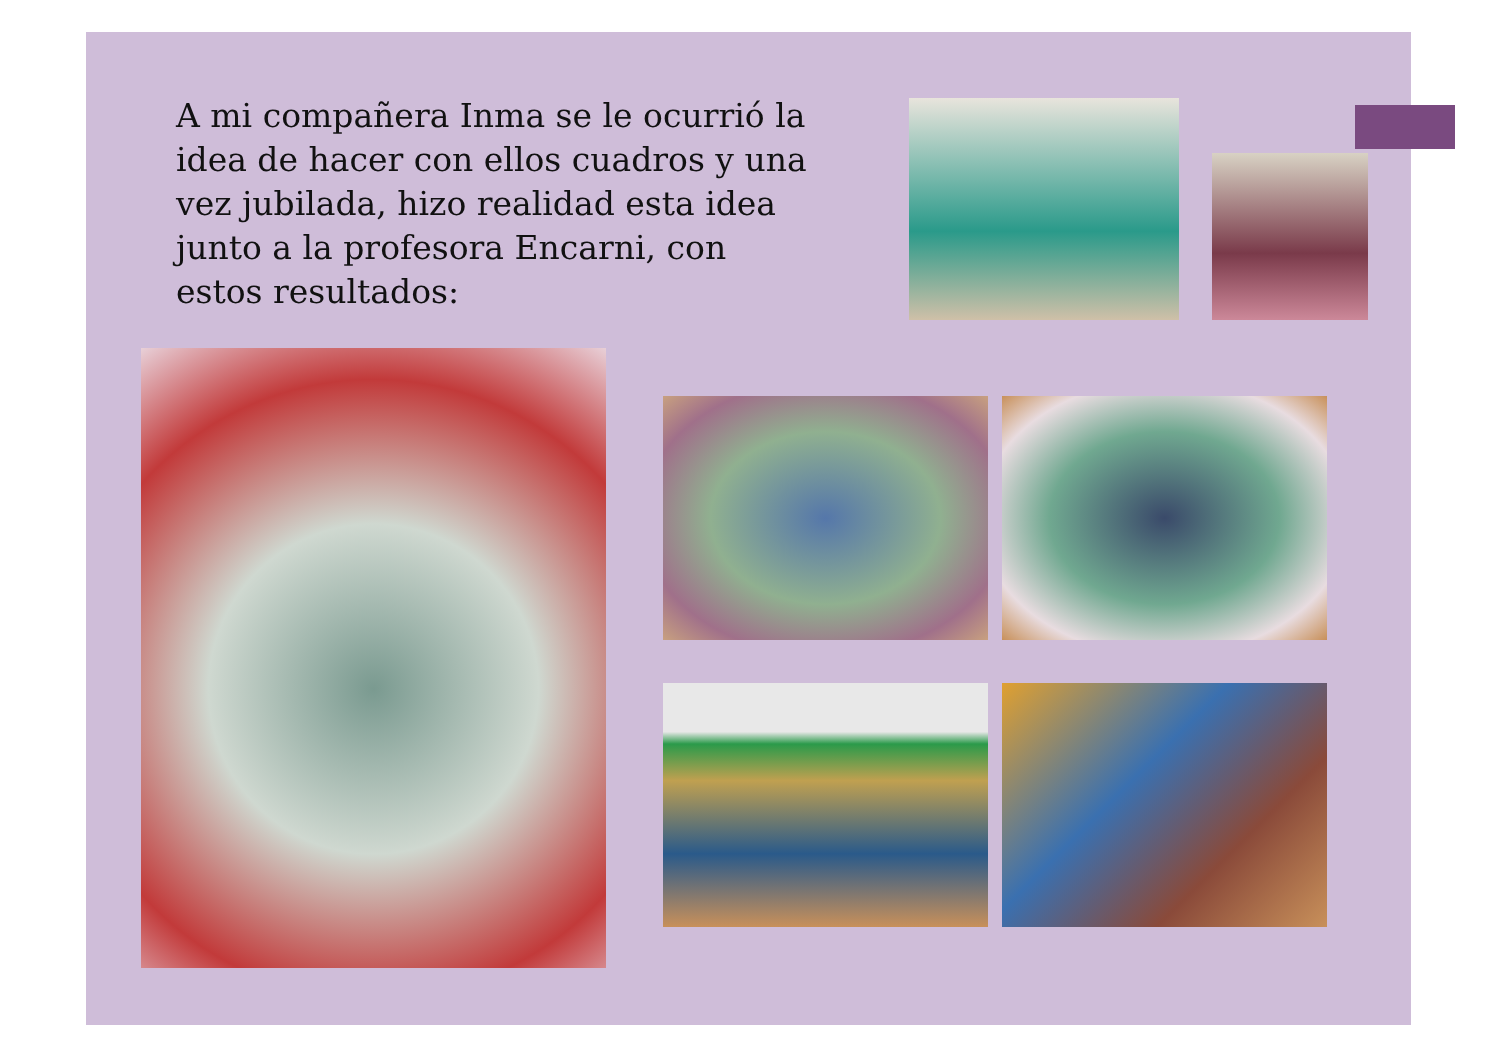A mi compañera Inma se le ocurrió la idea de hacer con ellos cuadros y una vez jubilada, hizo realidad esta idea junto a la profesora Encarni, con estos resultados: